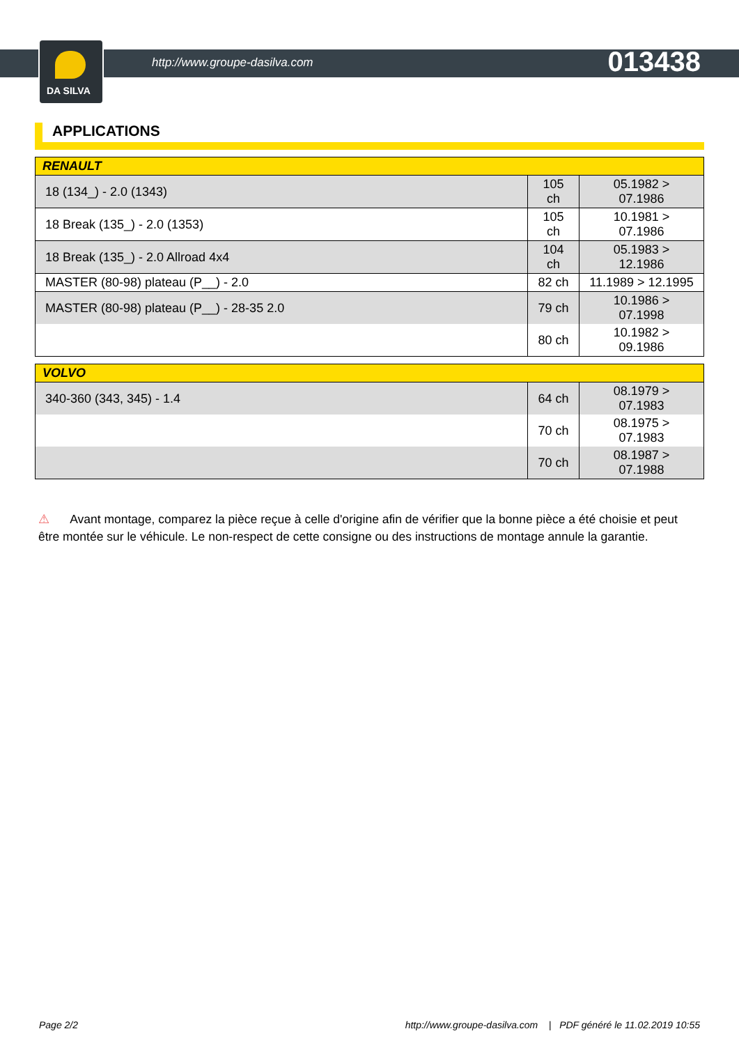DA SILVA
http://www.groupe-dasilva.com 013438
APPLICATIONS
| RENAULT | | |
| --- | --- | --- |
| 18 (134_) - 2.0 (1343) | 105 ch | 05.1982 > 07.1986 |
| 18 Break (135_) - 2.0 (1353) | 105 ch | 10.1981 > 07.1986 |
| 18 Break (135_) - 2.0 Allroad 4x4 | 104 ch | 05.1983 > 12.1986 |
| MASTER (80-98) plateau (P__) - 2.0 | 82 ch | 11.1989 > 12.1995 |
| MASTER (80-98) plateau (P__) - 28-35 2.0 | 79 ch | 10.1986 > 07.1998 |
| | 80 ch | 10.1982 > 09.1986 |
| VOLVO | | |
| --- | --- | --- |
| 340-360 (343, 345) - 1.4 | 64 ch | 08.1979 > 07.1983 |
| | 70 ch | 08.1975 > 07.1983 |
| | 70 ch | 08.1987 > 07.1988 |
⚠ Avant montage, comparez la pièce reçue à celle d'origine afin de vérifier que la bonne pièce a été choisie et peut être montée sur le véhicule. Le non-respect de cette consigne ou des instructions de montage annule la garantie.
Page 2/2 http://www.groupe-dasilva.com | PDF généré le 11.02.2019 10:55